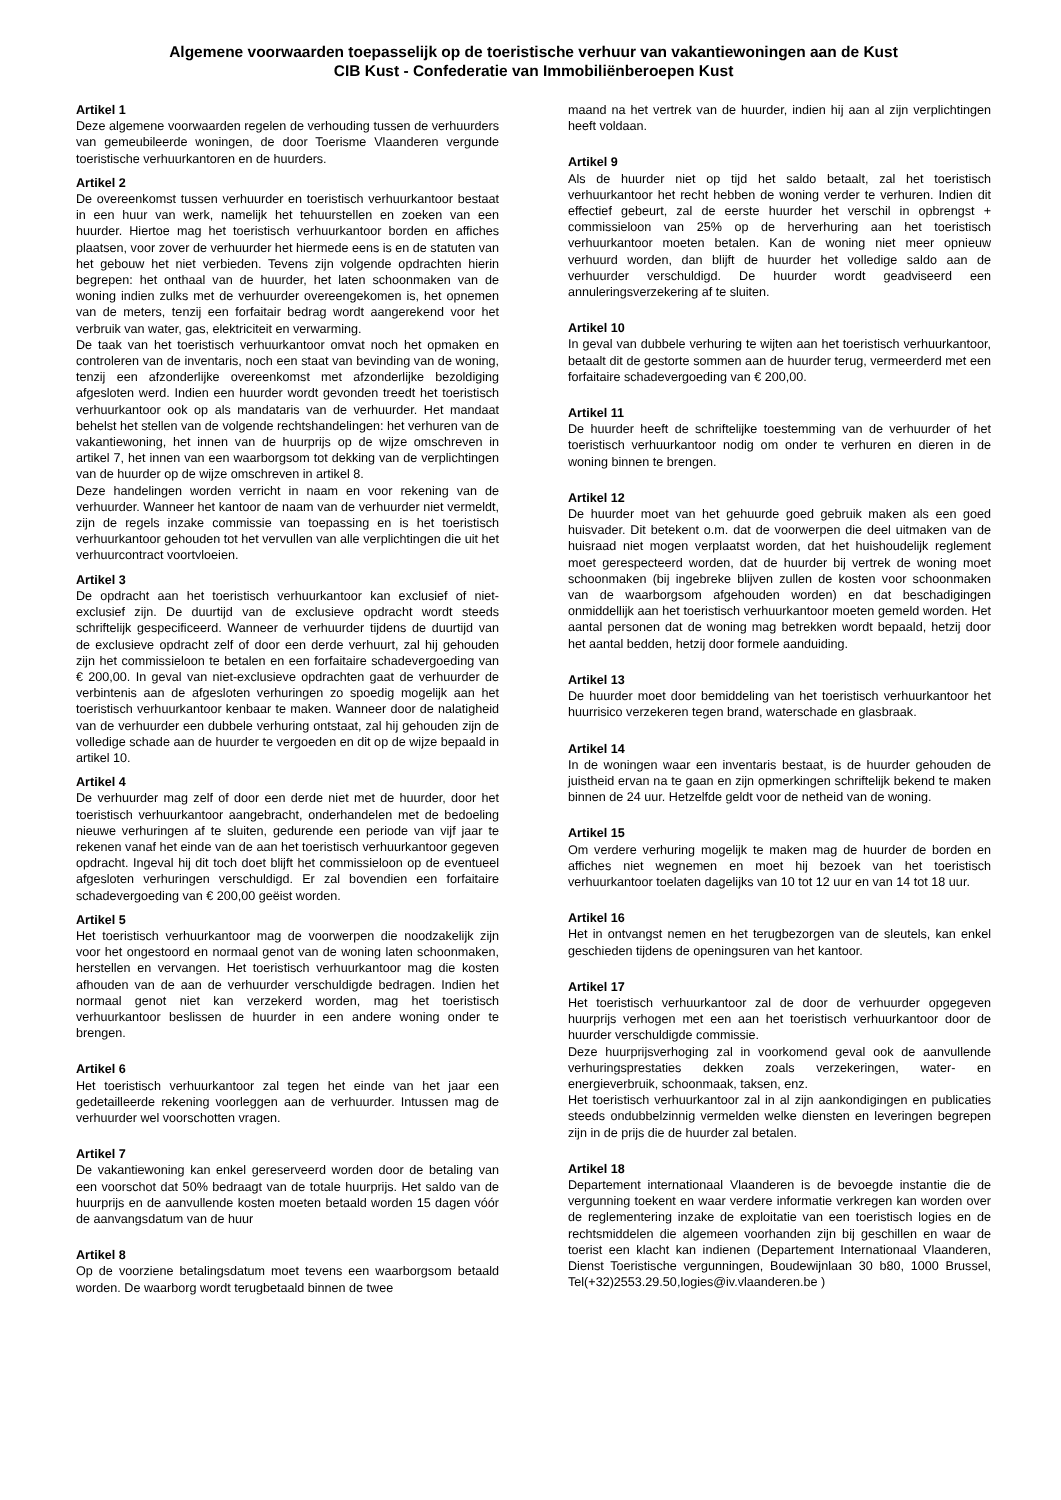Algemene voorwaarden toepasselijk op de toeristische verhuur van vakantiewoningen aan de Kust
CIB Kust - Confederatie van Immobiliënberoepen Kust
Artikel 1
Deze algemene voorwaarden regelen de verhouding tussen de verhuurders van gemeubileerde woningen, de door Toerisme Vlaanderen vergunde toeristische verhuurkantoren en de huurders.
Artikel 2
De overeenkomst tussen verhuurder en toeristisch verhuurkantoor bestaat in een huur van werk, namelijk het tehuurstellen en zoeken van een huurder. Hiertoe mag het toeristisch verhuurkantoor borden en affiches plaatsen, voor zover de verhuurder het hiermede eens is en de statuten van het gebouw het niet verbieden. Tevens zijn volgende opdrachten hierin begrepen: het onthaal van de huurder, het laten schoonmaken van de woning indien zulks met de verhuurder overeengekomen is, het opnemen van de meters, tenzij een forfaitair bedrag wordt aangerekend voor het verbruik van water, gas, elektriciteit en verwarming.
De taak van het toeristisch verhuurkantoor omvat noch het opmaken en controleren van de inventaris, noch een staat van bevinding van de woning, tenzij een afzonderlijke overeenkomst met afzonderlijke bezoldiging afgesloten werd. Indien een huurder wordt gevonden treedt het toeristisch verhuurkantoor ook op als mandataris van de verhuurder. Het mandaat behelst het stellen van de volgende rechtshandelingen: het verhuren van de vakantiewoning, het innen van de huurprijs op de wijze omschreven in artikel 7, het innen van een waarborgsom tot dekking van de verplichtingen van de huurder op de wijze omschreven in artikel 8.
Deze handelingen worden verricht in naam en voor rekening van de verhuurder. Wanneer het kantoor de naam van de verhuurder niet vermeldt, zijn de regels inzake commissie van toepassing en is het toeristisch verhuurkantoor gehouden tot het vervullen van alle verplichtingen die uit het verhuurcontract voortvloeien.
Artikel 3
De opdracht aan het toeristisch verhuurkantoor kan exclusief of niet-exclusief zijn. De duurtijd van de exclusieve opdracht wordt steeds schriftelijk gespecificeerd. Wanneer de verhuurder tijdens de duurtijd van de exclusieve opdracht zelf of door een derde verhuurt, zal hij gehouden zijn het commissieloon te betalen en een forfaitaire schadevergoeding van € 200,00. In geval van niet-exclusieve opdrachten gaat de verhuurder de verbintenis aan de afgesloten verhuringen zo spoedig mogelijk aan het toeristisch verhuurkantoor kenbaar te maken. Wanneer door de nalatigheid van de verhuurder een dubbele verhuring ontstaat, zal hij gehouden zijn de volledige schade aan de huurder te vergoeden en dit op de wijze bepaald in artikel 10.
Artikel 4
De verhuurder mag zelf of door een derde niet met de huurder, door het toeristisch verhuurkantoor aangebracht, onderhandelen met de bedoeling nieuwe verhuringen af te sluiten, gedurende een periode van vijf jaar te rekenen vanaf het einde van de aan het toeristisch verhuurkantoor gegeven opdracht. Ingeval hij dit toch doet blijft het commissieloon op de eventueel afgesloten verhuringen verschuldigd. Er zal bovendien een forfaitaire schadevergoeding van € 200,00 geëist worden.
Artikel 5
Het toeristisch verhuurkantoor mag de voorwerpen die noodzakelijk zijn voor het ongestoord en normaal genot van de woning laten schoonmaken, herstellen en vervangen. Het toeristisch verhuurkantoor mag die kosten afhouden van de aan de verhuurder verschuldigde bedragen. Indien het normaal genot niet kan verzekerd worden, mag het toeristisch verhuurkantoor beslissen de huurder in een andere woning onder te brengen.
Artikel 6
Het toeristisch verhuurkantoor zal tegen het einde van het jaar een gedetailleerde rekening voorleggen aan de verhuurder. Intussen mag de verhuurder wel voorschotten vragen.
Artikel 7
De vakantiewoning kan enkel gereserveerd worden door de betaling van een voorschot dat 50% bedraagt van de totale huurprijs. Het saldo van de huurprijs en de aanvullende kosten moeten betaald worden 15 dagen vóór de aanvangsdatum van de huur
Artikel 8
Op de voorziene betalingsdatum moet tevens een waarborgsom betaald worden. De waarborg wordt terugbetaald binnen de twee
maand na het vertrek van de huurder, indien hij aan al zijn verplichtingen heeft voldaan.
Artikel 9
Als de huurder niet op tijd het saldo betaalt, zal het toeristisch verhuurkantoor het recht hebben de woning verder te verhuren. Indien dit effectief gebeurt, zal de eerste huurder het verschil in opbrengst + commissieloon van 25% op de herverhuring aan het toeristisch verhuurkantoor moeten betalen. Kan de woning niet meer opnieuw verhuurd worden, dan blijft de huurder het volledige saldo aan de verhuurder verschuldigd. De huurder wordt geadviseerd een annuleringsverzekering af te sluiten.
Artikel 10
In geval van dubbele verhuring te wijten aan het toeristisch verhuurkantoor, betaalt dit de gestorte sommen aan de huurder terug, vermeerderd met een forfaitaire schadevergoeding van € 200,00.
Artikel 11
De huurder heeft de schriftelijke toestemming van de verhuurder of het toeristisch verhuurkantoor nodig om onder te verhuren en dieren in de woning binnen te brengen.
Artikel 12
De huurder moet van het gehuurde goed gebruik maken als een goed huisvader. Dit betekent o.m. dat de voorwerpen die deel uitmaken van de huisraad niet mogen verplaatst worden, dat het huishoudelijk reglement moet gerespecteerd worden, dat de huurder bij vertrek de woning moet schoonmaken (bij ingebreke blijven zullen de kosten voor schoonmaken van de waarborgsom afgehouden worden) en dat beschadigingen onmiddellijk aan het toeristisch verhuurkantoor moeten gemeld worden. Het aantal personen dat de woning mag betrekken wordt bepaald, hetzij door het aantal bedden, hetzij door formele aanduiding.
Artikel 13
De huurder moet door bemiddeling van het toeristisch verhuurkantoor het huurrisico verzekeren tegen brand, waterschade en glasbraak.
Artikel 14
In de woningen waar een inventaris bestaat, is de huurder gehouden de juistheid ervan na te gaan en zijn opmerkingen schriftelijk bekend te maken binnen de 24 uur. Hetzelfde geldt voor de netheid van de woning.
Artikel 15
Om verdere verhuring mogelijk te maken mag de huurder de borden en affiches niet wegnemen en moet hij bezoek van het toeristisch verhuurkantoor toelaten dagelijks van 10 tot 12 uur en van 14 tot 18 uur.
Artikel 16
Het in ontvangst nemen en het terugbezorgen van de sleutels, kan enkel geschieden tijdens de openingsuren van het kantoor.
Artikel 17
Het toeristisch verhuurkantoor zal de door de verhuurder opgegeven huurprijs verhogen met een aan het toeristisch verhuurkantoor door de huurder verschuldigde commissie.
Deze huurprijsverhoging zal in voorkomend geval ook de aanvullende verhuringsprestaties dekken zoals verzekeringen, water- en energieverbruik, schoonmaak, taksen, enz.
Het toeristisch verhuurkantoor zal in al zijn aankondigingen en publicaties steeds ondubbelzinnig vermelden welke diensten en leveringen begrepen zijn in de prijs die de huurder zal betalen.
Artikel 18
Departement internationaal Vlaanderen is de bevoegde instantie die de vergunning toekent en waar verdere informatie verkregen kan worden over de reglementering inzake de exploitatie van een toeristisch logies en de rechtsmiddelen die algemeen voorhanden zijn bij geschillen en waar de toerist een klacht kan indienen (Departement Internationaal Vlaanderen, Dienst Toeristische vergunningen, Boudewijnlaan 30 b80, 1000 Brussel, Tel(+32)2553.29.50,logies@iv.vlaanderen.be )